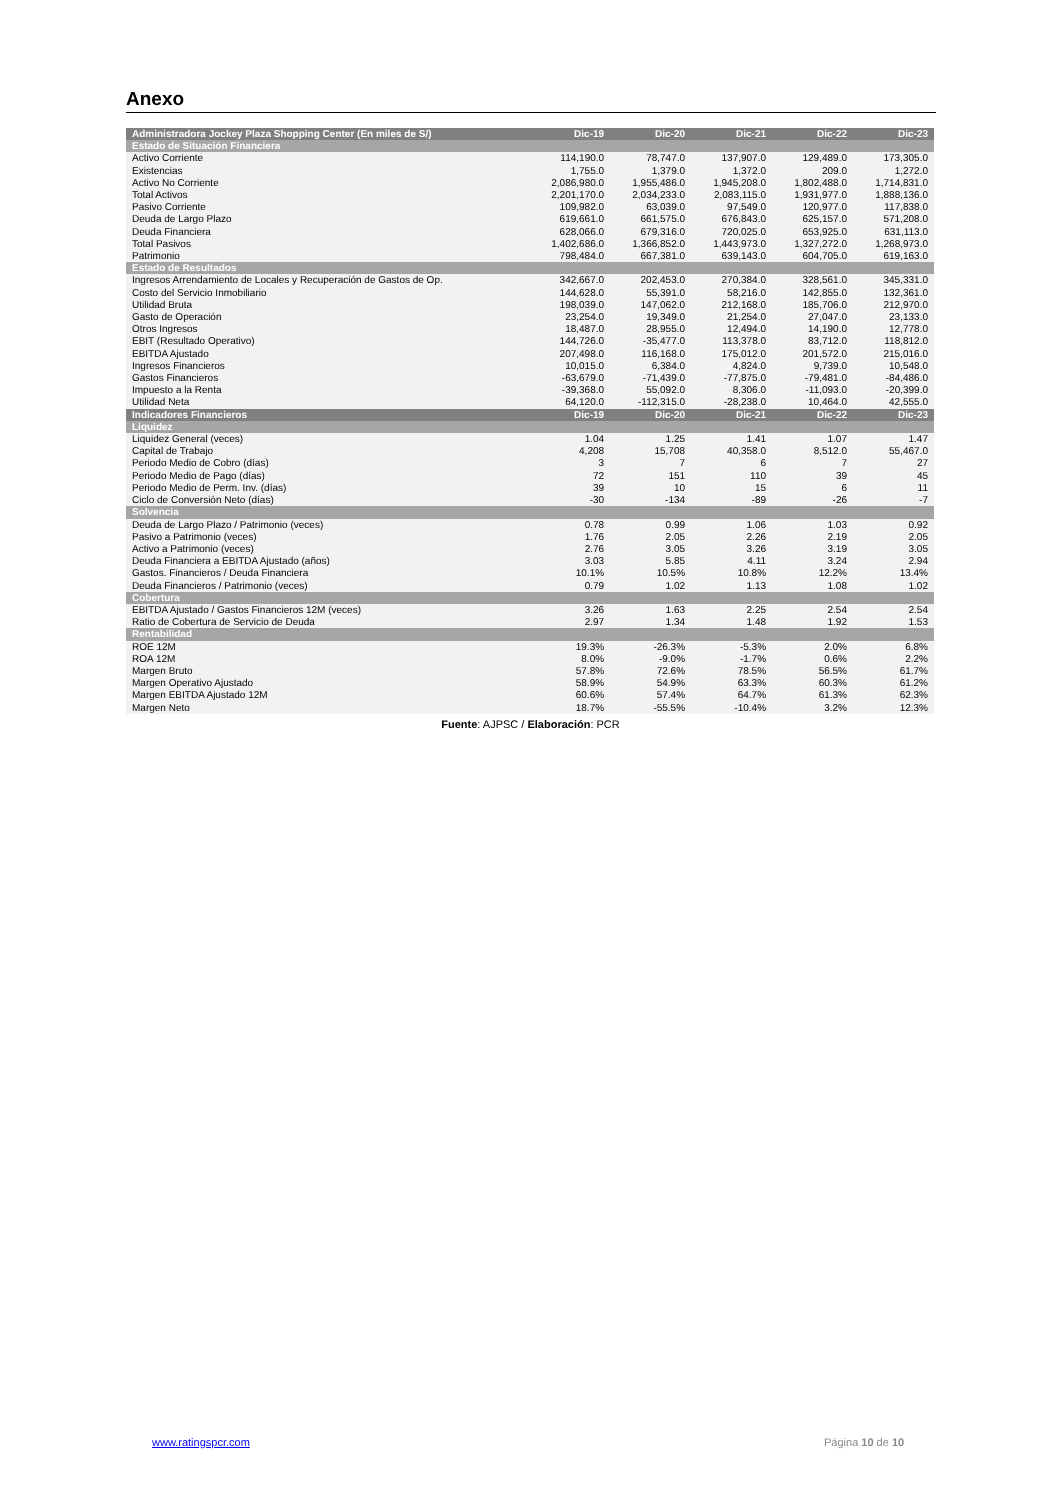Anexo
| Administradora Jockey Plaza Shopping Center (En miles de S/) | Dic-19 | Dic-20 | Dic-21 | Dic-22 | Dic-23 |
| --- | --- | --- | --- | --- | --- |
| Estado de Situación Financiera | | | | | |
| Activo Corriente | 114,190.0 | 78,747.0 | 137,907.0 | 129,489.0 | 173,305.0 |
| Existencias | 1,755.0 | 1,379.0 | 1,372.0 | 209.0 | 1,272.0 |
| Activo No Corriente | 2,086,980.0 | 1,955,486.0 | 1,945,208.0 | 1,802,488.0 | 1,714,831.0 |
| Total Activos | 2,201,170.0 | 2,034,233.0 | 2,083,115.0 | 1,931,977.0 | 1,888,136.0 |
| Pasivo Corriente | 109,982.0 | 63,039.0 | 97,549.0 | 120,977.0 | 117,838.0 |
| Deuda de Largo Plazo | 619,661.0 | 661,575.0 | 676,843.0 | 625,157.0 | 571,208.0 |
| Deuda Financiera | 628,066.0 | 679,316.0 | 720,025.0 | 653,925.0 | 631,113.0 |
| Total Pasivos | 1,402,686.0 | 1,366,852.0 | 1,443,973.0 | 1,327,272.0 | 1,268,973.0 |
| Patrimonio | 798,484.0 | 667,381.0 | 639,143.0 | 604,705.0 | 619,163.0 |
| Estado de Resultados | | | | | |
| Ingresos Arrendamiento de Locales y Recuperación de Gastos de Op. | 342,667.0 | 202,453.0 | 270,384.0 | 328,561.0 | 345,331.0 |
| Costo del Servicio Inmobiliario | 144,628.0 | 55,391.0 | 58,216.0 | 142,855.0 | 132,361.0 |
| Utilidad Bruta | 198,039.0 | 147,062.0 | 212,168.0 | 185,706.0 | 212,970.0 |
| Gasto de Operación | 23,254.0 | 19,349.0 | 21,254.0 | 27,047.0 | 23,133.0 |
| Otros Ingresos | 18,487.0 | 28,955.0 | 12,494.0 | 14,190.0 | 12,778.0 |
| EBIT (Resultado Operativo) | 144,726.0 | -35,477.0 | 113,378.0 | 83,712.0 | 118,812.0 |
| EBITDA Ajustado | 207,498.0 | 116,168.0 | 175,012.0 | 201,572.0 | 215,016.0 |
| Ingresos Financieros | 10,015.0 | 6,384.0 | 4,824.0 | 9,739.0 | 10,548.0 |
| Gastos Financieros | -63,679.0 | -71,439.0 | -77,875.0 | -79,481.0 | -84,486.0 |
| Impuesto a la Renta | -39,368.0 | 55,092.0 | 8,306.0 | -11,093.0 | -20,399.0 |
| Utilidad Neta | 64,120.0 | -112,315.0 | -28,238.0 | 10,464.0 | 42,555.0 |
| Indicadores Financieros | Dic-19 | Dic-20 | Dic-21 | Dic-22 | Dic-23 |
| Liquidez | | | | | |
| Liquidez General (veces) | 1.04 | 1.25 | 1.41 | 1.07 | 1.47 |
| Capital de Trabajo | 4,208 | 15,708 | 40,358.0 | 8,512.0 | 55,467.0 |
| Periodo Medio de Cobro (días) | 3 | 7 | 6 | 7 | 27 |
| Periodo Medio de Pago (días) | 72 | 151 | 110 | 39 | 45 |
| Periodo Medio de Perm. Inv. (días) | 39 | 10 | 15 | 6 | 11 |
| Ciclo de Conversión Neto (días) | -30 | -134 | -89 | -26 | -7 |
| Solvencia | | | | | |
| Deuda de Largo Plazo / Patrimonio (veces) | 0.78 | 0.99 | 1.06 | 1.03 | 0.92 |
| Pasivo a Patrimonio (veces) | 1.76 | 2.05 | 2.26 | 2.19 | 2.05 |
| Activo a Patrimonio (veces) | 2.76 | 3.05 | 3.26 | 3.19 | 3.05 |
| Deuda Financiera a EBITDA Ajustado (años) | 3.03 | 5.85 | 4.11 | 3.24 | 2.94 |
| Gastos. Financieros / Deuda Financiera | 10.1% | 10.5% | 10.8% | 12.2% | 13.4% |
| Deuda Financieros / Patrimonio (veces) | 0.79 | 1.02 | 1.13 | 1.08 | 1.02 |
| Cobertura | | | | | |
| EBITDA Ajustado / Gastos Financieros 12M (veces) | 3.26 | 1.63 | 2.25 | 2.54 | 2.54 |
| Ratio de Cobertura de Servicio de Deuda | 2.97 | 1.34 | 1.48 | 1.92 | 1.53 |
| Rentabilidad | | | | | |
| ROE 12M | 19.3% | -26.3% | -5.3% | 2.0% | 6.8% |
| ROA 12M | 8.0% | -9.0% | -1.7% | 0.6% | 2.2% |
| Margen Bruto | 57.8% | 72.6% | 78.5% | 56.5% | 61.7% |
| Margen Operativo Ajustado | 58.9% | 54.9% | 63.3% | 60.3% | 61.2% |
| Margen EBITDA Ajustado 12M | 60.6% | 57.4% | 64.7% | 61.3% | 62.3% |
| Margen Neto | 18.7% | -55.5% | -10.4% | 3.2% | 12.3% |
Fuente: AJPSC / Elaboración: PCR
www.ratingspcr.com Página 10 de 10